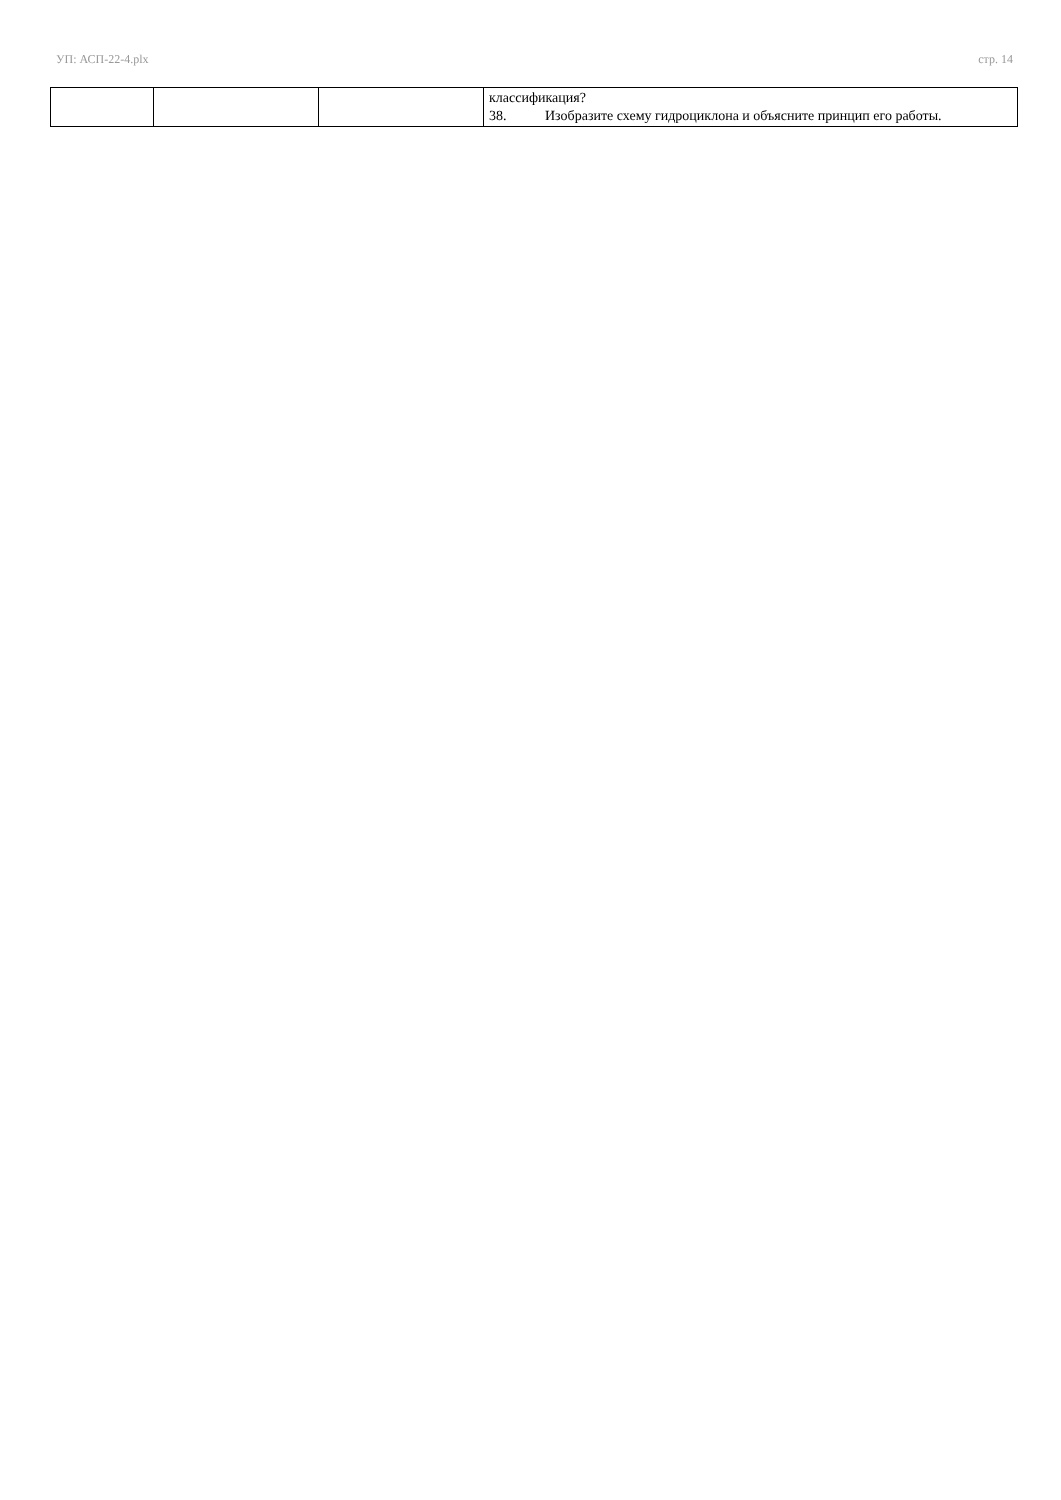УП: АСП-22-4.plx стр. 14
| | | | классификация? 38. Изобразите схему гидроциклона и объясните принцип его работы. |